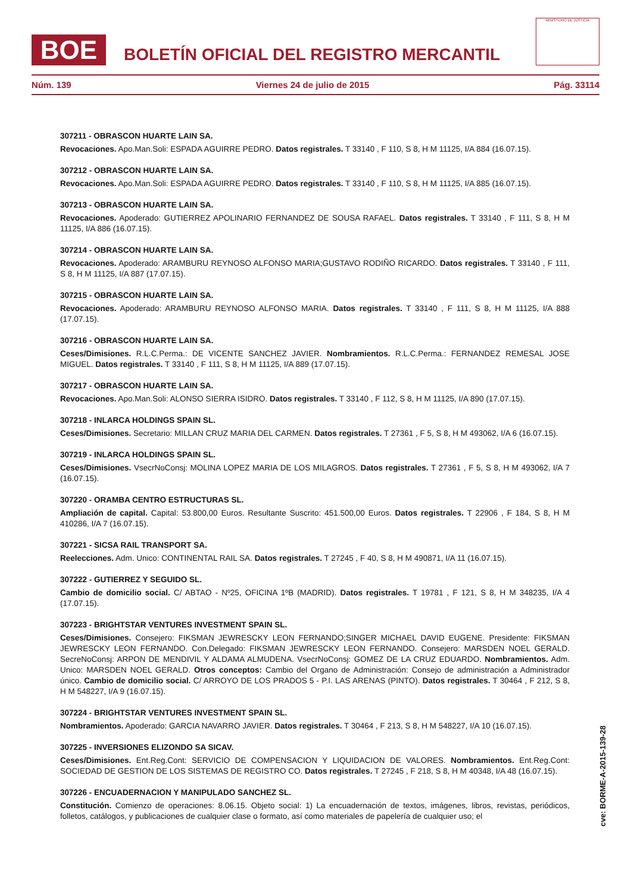BOE
BOLETÍN OFICIAL DEL REGISTRO MERCANTIL
MINISTERIO DE JUSTICIA
Núm. 139 Viernes 24 de julio de 2015 Pág. 33114
307211 - OBRASCON HUARTE LAIN SA.
Revocaciones. Apo.Man.Soli: ESPADA AGUIRRE PEDRO. Datos registrales. T 33140 , F 110, S 8, H M 11125, I/A 884 (16.07.15).
307212 - OBRASCON HUARTE LAIN SA.
Revocaciones. Apo.Man.Soli: ESPADA AGUIRRE PEDRO. Datos registrales. T 33140 , F 110, S 8, H M 11125, I/A 885 (16.07.15).
307213 - OBRASCON HUARTE LAIN SA.
Revocaciones. Apoderado: GUTIERREZ APOLINARIO FERNANDEZ DE SOUSA RAFAEL. Datos registrales. T 33140 , F 111, S 8, H M 11125, I/A 886 (16.07.15).
307214 - OBRASCON HUARTE LAIN SA.
Revocaciones. Apoderado: ARAMBURU REYNOSO ALFONSO MARIA;GUSTAVO RODIÑO RICARDO. Datos registrales. T 33140 , F 111, S 8, H M 11125, I/A 887 (17.07.15).
307215 - OBRASCON HUARTE LAIN SA.
Revocaciones. Apoderado: ARAMBURU REYNOSO ALFONSO MARIA. Datos registrales. T 33140 , F 111, S 8, H M 11125, I/A 888 (17.07.15).
307216 - OBRASCON HUARTE LAIN SA.
Ceses/Dimisiones. R.L.C.Perma.: DE VICENTE SANCHEZ JAVIER. Nombramientos. R.L.C.Perma.: FERNANDEZ REMESAL JOSE MIGUEL. Datos registrales. T 33140 , F 111, S 8, H M 11125, I/A 889 (17.07.15).
307217 - OBRASCON HUARTE LAIN SA.
Revocaciones. Apo.Man.Soli: ALONSO SIERRA ISIDRO. Datos registrales. T 33140 , F 112, S 8, H M 11125, I/A 890 (17.07.15).
307218 - INLARCA HOLDINGS SPAIN SL.
Ceses/Dimisiones. Secretario: MILLAN CRUZ MARIA DEL CARMEN. Datos registrales. T 27361 , F 5, S 8, H M 493062, I/A 6 (16.07.15).
307219 - INLARCA HOLDINGS SPAIN SL.
Ceses/Dimisiones. VsecrNoConsj: MOLINA LOPEZ MARIA DE LOS MILAGROS. Datos registrales. T 27361 , F 5, S 8, H M 493062, I/A 7 (16.07.15).
307220 - ORAMBA CENTRO ESTRUCTURAS SL.
Ampliación de capital. Capital: 53.800,00 Euros. Resultante Suscrito: 451.500,00 Euros. Datos registrales. T 22906 , F 184, S 8, H M 410286, I/A 7 (16.07.15).
307221 - SICSA RAIL TRANSPORT SA.
Reelecciones. Adm. Unico: CONTINENTAL RAIL SA. Datos registrales. T 27245 , F 40, S 8, H M 490871, I/A 11 (16.07.15).
307222 - GUTIERREZ Y SEGUIDO SL.
Cambio de domicilio social. C/ ABTAO - Nº25, OFICINA 1ºB (MADRID). Datos registrales. T 19781 , F 121, S 8, H M 348235, I/A 4 (17.07.15).
307223 - BRIGHTSTAR VENTURES INVESTMENT SPAIN SL.
Ceses/Dimisiones. Consejero: FIKSMAN JEWRESCKY LEON FERNANDO;SINGER MICHAEL DAVID EUGENE. Presidente: FIKSMAN JEWRESCKY LEON FERNANDO. Con.Delegado: FIKSMAN JEWRESCKY LEON FERNANDO. Consejero: MARSDEN NOEL GERALD. SecreNoConsj: ARPON DE MENDIVIL Y ALDAMA ALMUDENA. VsecrNoConsj: GOMEZ DE LA CRUZ EDUARDO. Nombramientos. Adm. Unico: MARSDEN NOEL GERALD. Otros conceptos: Cambio del Organo de Administración: Consejo de administración a Administrador único. Cambio de domicilio social. C/ ARROYO DE LOS PRADOS 5 - P.I. LAS ARENAS (PINTO). Datos registrales. T 30464 , F 212, S 8, H M 548227, I/A 9 (16.07.15).
307224 - BRIGHTSTAR VENTURES INVESTMENT SPAIN SL.
Nombramientos. Apoderado: GARCIA NAVARRO JAVIER. Datos registrales. T 30464 , F 213, S 8, H M 548227, I/A 10 (16.07.15).
307225 - INVERSIONES ELIZONDO SA SICAV.
Ceses/Dimisiones. Ent.Reg.Cont: SERVICIO DE COMPENSACION Y LIQUIDACION DE VALORES. Nombramientos. Ent.Reg.Cont: SOCIEDAD DE GESTION DE LOS SISTEMAS DE REGISTRO CO. Datos registrales. T 27245 , F 218, S 8, H M 40348, I/A 48 (16.07.15).
307226 - ENCUADERNACION Y MANIPULADO SANCHEZ SL.
Constitución. Comienzo de operaciones: 8.06.15. Objeto social: 1) La encuadernación de textos, imágenes, libros, revistas, periódicos, folletos, catálogos, y publicaciones de cualquier clase o formato, así como materiales de papelería de cualquier uso; el
cve: BORME-A-2015-139-28